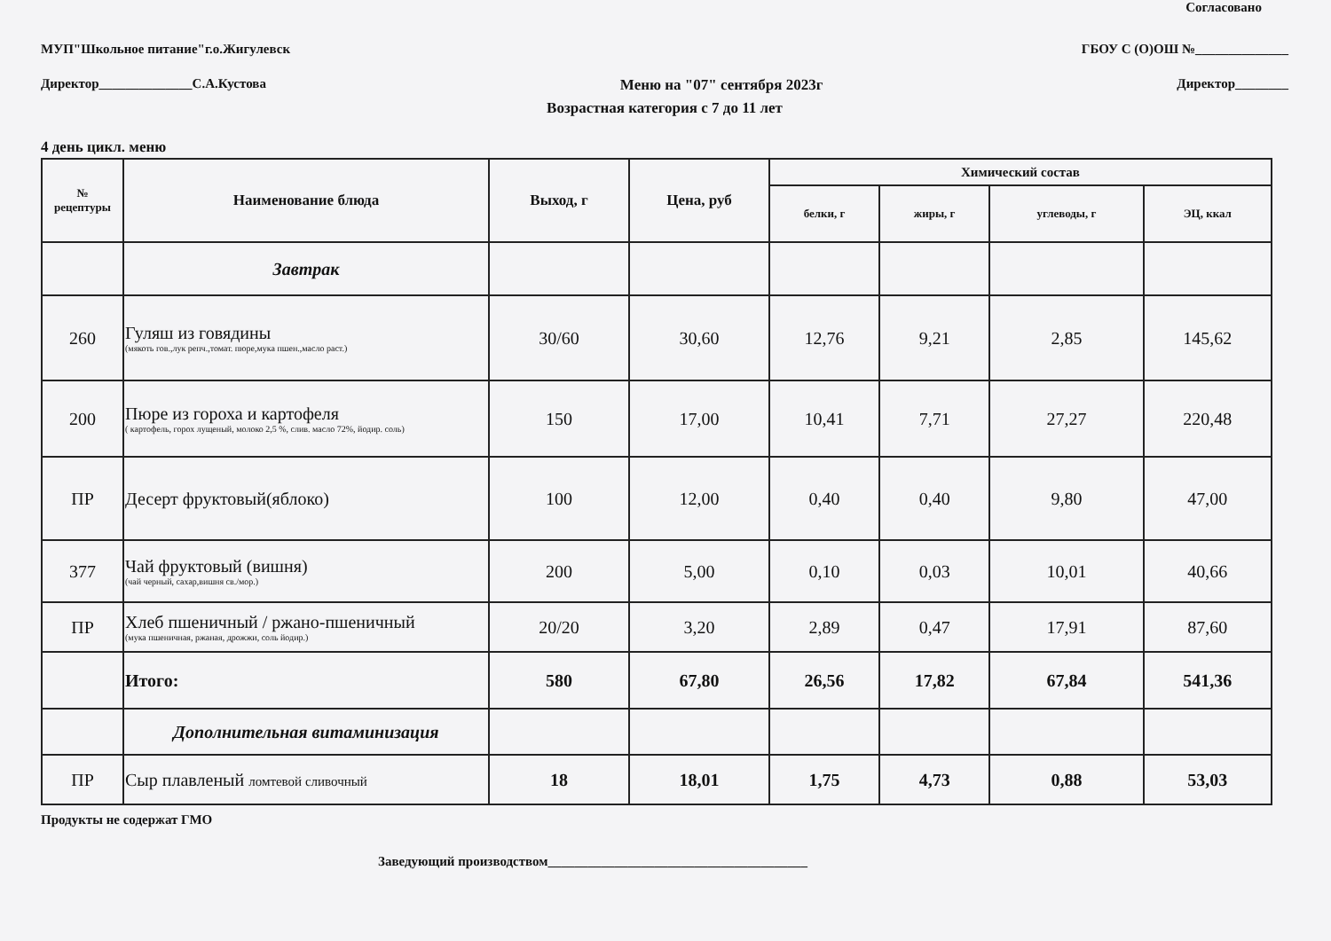Согласовано
МУП"Школьное питание"г.о.Жигулевск ГБОУ С (О)ОШ №______________
Директор______________С.А.Кустова Меню на "07" сентября 2023г Директор________
Возрастная категория с 7 до 11 лет
4 день цикл. меню
| № рецептуры | Наименование блюда | Выход, г | Цена, руб | Химический состав | | | |
| --- | --- | --- | --- | --- | --- | --- | --- |
| | | | | белки, г | жиры, г | углеводы, г | ЭЦ, ккал |
| | Завтрак | | | | | | |
| 260 | Гуляш из говядины (мякоть гов.,лук репч.,томат. пюре,мука пшен.,масло раст.) | 30/60 | 30,60 | 12,76 | 9,21 | 2,85 | 145,62 |
| 200 | Пюре из гороха и картофеля ( картофель, горох лущеный, молоко 2,5 %, слив. масло 72%, йодир. соль) | 150 | 17,00 | 10,41 | 7,71 | 27,27 | 220,48 |
| ПР | Десерт фруктовый(яблоко) | 100 | 12,00 | 0,40 | 0,40 | 9,80 | 47,00 |
| 377 | Чай фруктовый (вишня) (чай черный, сахар,вишня св./мор.) | 200 | 5,00 | 0,10 | 0,03 | 10,01 | 40,66 |
| ПР | Хлеб пшеничный / ржано-пшеничный (мука пшеничная, ржаная, дрожжи, соль йодир.) | 20/20 | 3,20 | 2,89 | 0,47 | 17,91 | 87,60 |
| | Итого: | 580 | 67,80 | 26,56 | 17,82 | 67,84 | 541,36 |
| | Дополнительная витаминизация | | | | | | |
| ПР | Сыр плавленый ломтевой сливочный | 18 | 18,01 | 1,75 | 4,73 | 0,88 | 53,03 |
Продукты не содержат ГМО
Заведующий производством_______________________________________